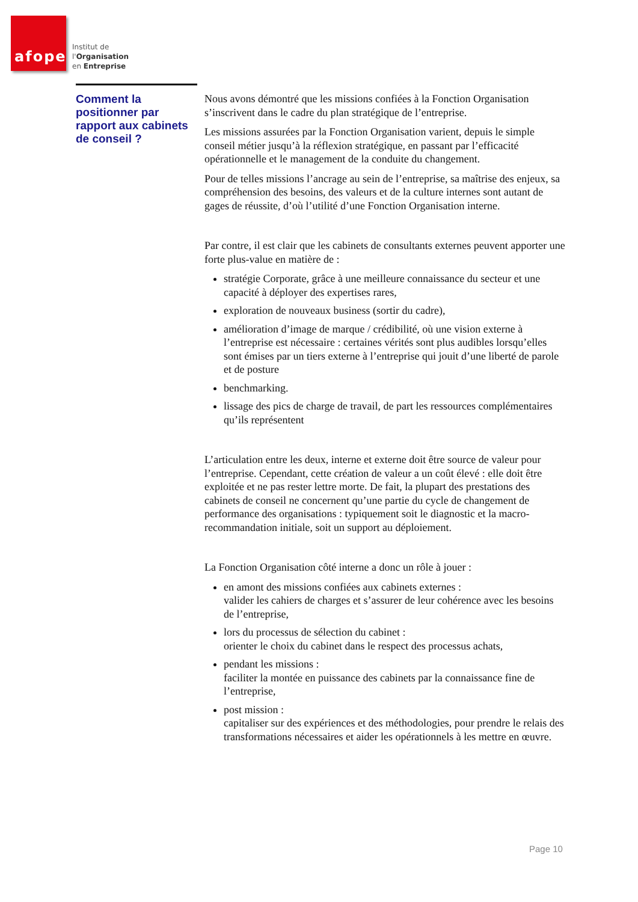afope
Institut de
l'Organisation
en Entreprise
Comment la positionner par rapport aux cabinets de conseil ?
Nous avons démontré que les missions confiées à la Fonction Organisation s’inscrivent dans le cadre du plan stratégique de l’entreprise.
Les missions assurées par la Fonction Organisation varient, depuis le simple conseil métier jusqu’à la réflexion stratégique, en passant par l’efficacité opérationnelle et le management de la conduite du changement.
Pour de telles missions l’ancrage au sein de l’entreprise, sa maîtrise des enjeux, sa compréhension des besoins, des valeurs et de la culture internes sont autant de gages de réussite, d’où l’utilité d’une Fonction Organisation interne.
Par contre, il est clair que les cabinets de consultants externes peuvent apporter une forte plus-value en matière de :
stratégie Corporate, grâce à une meilleure connaissance du secteur et une capacité à déployer des expertises rares,
exploration de nouveaux business (sortir du cadre),
amélioration d’image de marque / crédibilité, où une vision externe à l’entreprise est nécessaire : certaines vérités sont plus audibles lorsqu’elles sont émises par un tiers externe à l’entreprise qui jouit d’une liberté de parole et de posture
benchmarking.
lissage des pics de charge de travail, de part les ressources complémentaires qu’ils représentent
L’articulation entre les deux, interne et externe doit être source de valeur pour l’entreprise. Cependant, cette création de valeur a un coût élevé : elle doit être exploitée et ne pas rester lettre morte. De fait, la plupart des prestations des cabinets de conseil ne concernent qu’une partie du cycle de changement de performance des organisations : typiquement soit le diagnostic et la macro-recommandation initiale, soit un support au déploiement.
La Fonction Organisation côté interne a donc un rôle à jouer :
en amont des missions confiées aux cabinets externes :
valider les cahiers de charges et s’assurer de leur cohérence avec les besoins de l’entreprise,
lors du processus de sélection du cabinet :
orienter le choix du cabinet dans le respect des processus achats,
pendant les missions :
faciliter la montée en puissance des cabinets par la connaissance fine de l’entreprise,
post mission :
capitaliser sur des expériences et des méthodologies, pour prendre le relais des transformations nécessaires et aider les opérationnels à les mettre en œuvre.
Page 10